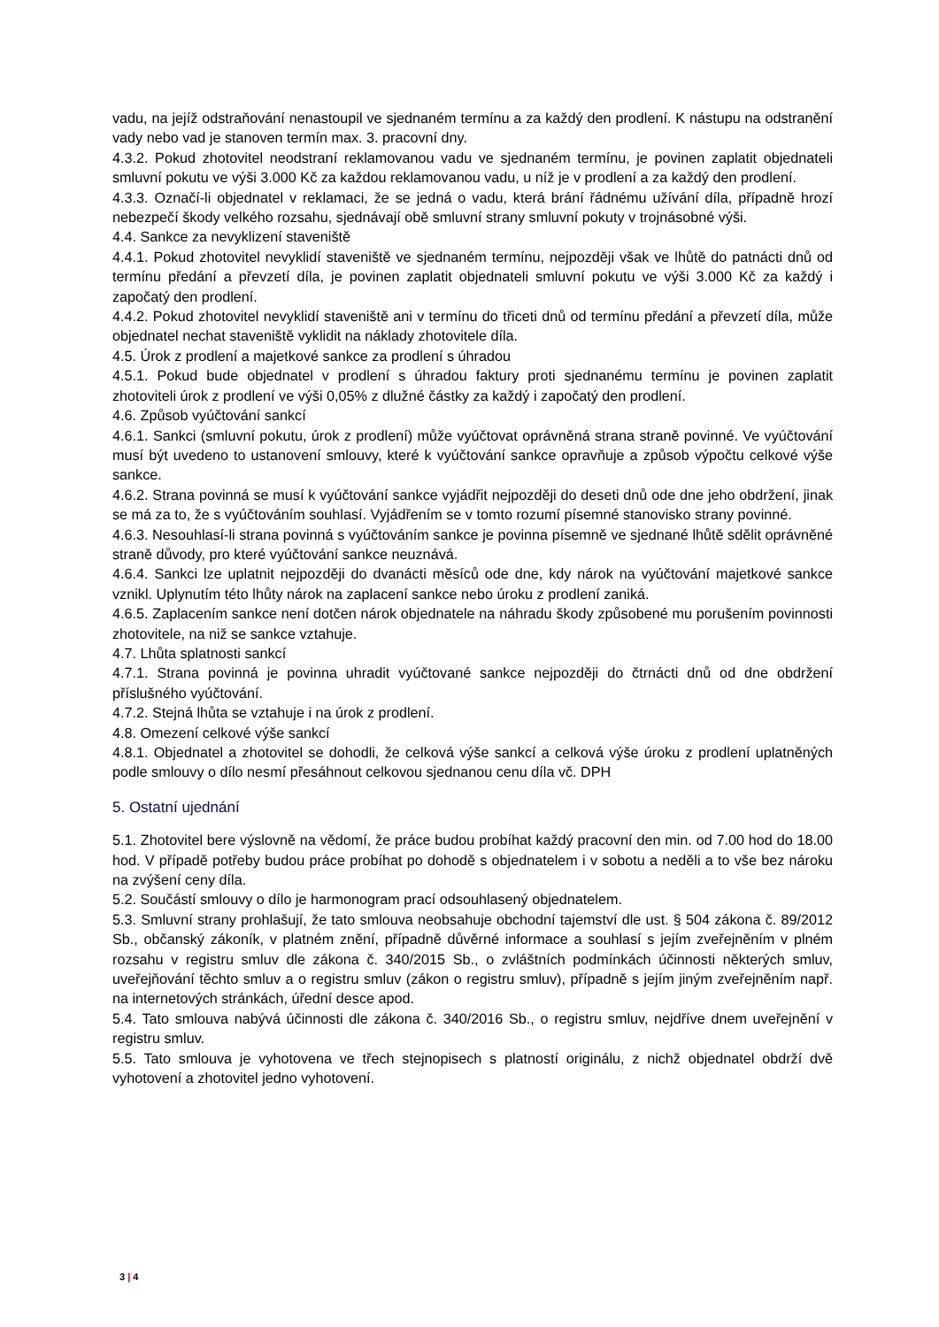vadu, na jejíž odstraňování nenastoupil ve sjednaném termínu a za každý den prodlení. K nástupu na odstranění vady nebo vad je stanoven termín max. 3. pracovní dny.
4.3.2. Pokud zhotovitel neodstraní reklamovanou vadu ve sjednaném termínu, je povinen zaplatit objednateli smluvní pokutu ve výši 3.000 Kč za každou reklamovanou vadu, u níž je v prodlení a za každý den prodlení.
4.3.3. Označí-li objednatel v reklamaci, že se jedná o vadu, která brání řádnému užívání díla, případně hrozí nebezpečí škody velkého rozsahu, sjednávají obě smluvní strany smluvní pokuty v trojnásobné výši.
4.4. Sankce za nevyklizení staveniště
4.4.1. Pokud zhotovitel nevyklidí staveniště ve sjednaném termínu, nejpozději však ve lhůtě do patnácti dnů od termínu předání a převzetí díla, je povinen zaplatit objednateli smluvní pokutu ve výši 3.000 Kč za každý i započatý den prodlení.
4.4.2. Pokud zhotovitel nevyklidí staveniště ani v termínu do třiceti dnů od termínu předání a převzetí díla, může objednatel nechat staveniště vyklidit na náklady zhotovitele díla.
4.5. Úrok z prodlení a majetkové sankce za prodlení s úhradou
4.5.1. Pokud bude objednatel v prodlení s úhradou faktury proti sjednanému termínu je povinen zaplatit zhotoviteli úrok z prodlení ve výši 0,05% z dlužné částky za každý i započatý den prodlení.
4.6. Způsob vyúčtování sankcí
4.6.1. Sankci (smluvní pokutu, úrok z prodlení) může vyúčtovat oprávněná strana straně povinné. Ve vyúčtování musí být uvedeno to ustanovení smlouvy, které k vyúčtování sankce opravňuje a způsob výpočtu celkové výše sankce.
4.6.2. Strana povinná se musí k vyúčtování sankce vyjádřit nejpozději do deseti dnů ode dne jeho obdržení, jinak se má za to, že s vyúčtováním souhlasí. Vyjádřením se v tomto rozumí písemné stanovisko strany povinné.
4.6.3. Nesouhlasí-li strana povinná s vyúčtováním sankce je povinna písemně ve sjednané lhůtě sdělit oprávněné straně důvody, pro které vyúčtování sankce neuznává.
4.6.4. Sankci lze uplatnit nejpozději do dvanácti měsíců ode dne, kdy nárok na vyúčtování majetkové sankce vznikl. Uplynutím této lhůty nárok na zaplacení sankce nebo úroku z prodlení zaniká.
4.6.5. Zaplacením sankce není dotčen nárok objednatele na náhradu škody způsobené mu porušením povinnosti zhotovitele, na niž se sankce vztahuje.
4.7. Lhůta splatnosti sankcí
4.7.1. Strana povinná je povinna uhradit vyúčtované sankce nejpozději do čtrnácti dnů od dne obdržení příslušného vyúčtování.
4.7.2. Stejná lhůta se vztahuje i na úrok z prodlení.
4.8. Omezení celkové výše sankcí
4.8.1. Objednatel a zhotovitel se dohodli, že celková výše sankcí a celková výše úroku z prodlení uplatněných podle smlouvy o dílo nesmí přesáhnout celkovou sjednanou cenu díla vč. DPH
5. Ostatní ujednání
5.1. Zhotovitel bere výslovně na vědomí, že práce budou probíhat každý pracovní den min. od 7.00 hod do 18.00 hod. V případě potřeby budou práce probíhat po dohodě s objednatelem i v sobotu a neděli a to vše bez nároku na zvýšení ceny díla.
5.2. Součástí smlouvy o dílo je harmonogram prací odsouhlasený objednatelem.
5.3. Smluvní strany prohlašují, že tato smlouva neobsahuje obchodní tajemství dle ust. § 504 zákona č. 89/2012 Sb., občanský zákoník, v platném znění, případně důvěrné informace a souhlasí s jejím zveřejněním v plném rozsahu v registru smluv dle zákona č. 340/2015 Sb., o zvláštních podmínkách účinnosti některých smluv, uveřejňování těchto smluv a o registru smluv (zákon o registru smluv), případně s jejím jiným zveřejněním např. na internetových stránkách, úřední desce apod.
5.4. Tato smlouva nabývá účinnosti dle zákona č. 340/2016 Sb., o registru smluv, nejdříve dnem uveřejnění v registru smluv.
5.5. Tato smlouva je vyhotovena ve třech stejnopisech s platností originálu, z nichž objednatel obdrží dvě vyhotovení a zhotovitel jedno vyhotovení.
3 | 4